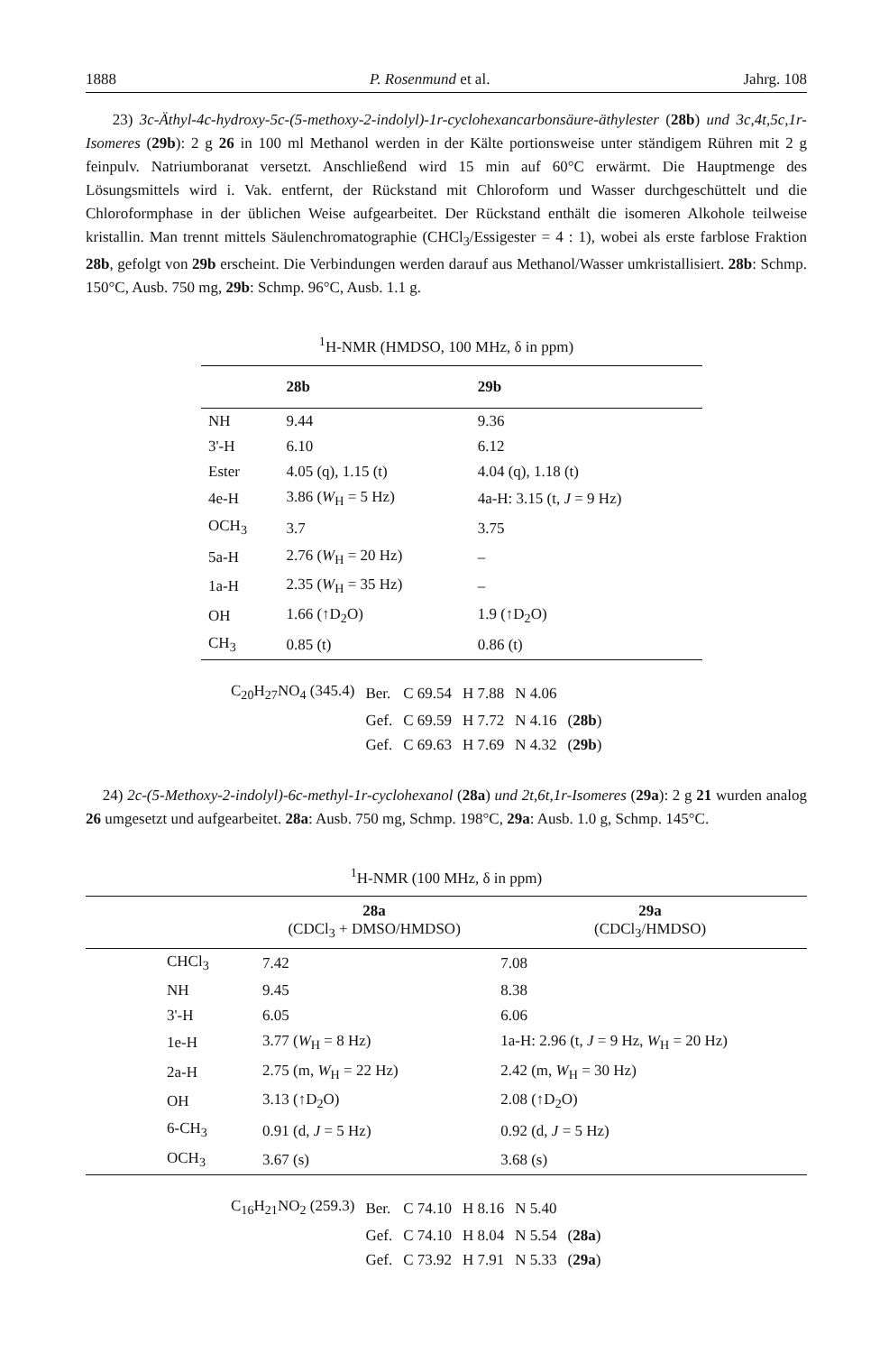1888 P. Rosenmund et al. Jahrg. 108
23) 3c-Äthyl-4c-hydroxy-5c-(5-methoxy-2-indolyl)-1r-cyclohexancarbonsäure-äthylester (28b) und 3c,4t,5c,1r-Isomeres (29b): 2 g 26 in 100 ml Methanol werden in der Kälte portionsweise unter ständigem Rühren mit 2 g feinpulv. Natriumboranat versetzt. Anschließend wird 15 min auf 60°C erwärmt. Die Hauptmenge des Lösungsmittels wird i. Vak. entfernt, der Rückstand mit Chloroform und Wasser durchgeschüttelt und die Chloroformphase in der üblichen Weise aufgearbeitet. Der Rückstand enthält die isomeren Alkohole teilweise kristallin. Man trennt mittels Säulenchromatographie (CHCl<sub>3</sub>/Essigester = 4 : 1), wobei als erste farblose Fraktion 28b, gefolgt von 29b erscheint. Die Verbindungen werden darauf aus Methanol/Wasser umkristallisiert. 28b: Schmp. 150°C, Ausb. 750 mg, 29b: Schmp. 96°C, Ausb. 1.1 g.
<sup>1</sup>H-NMR (HMDSO, 100 MHz, δ in ppm)
| | 28b | 29b |
| --- | --- | --- |
| NH | 9.44 | 9.36 |
| 3'-H | 6.10 | 6.12 |
| Ester | 4.05 (q), 1.15 (t) | 4.04 (q), 1.18 (t) |
| 4e-H | 3.86 ( W<sub>H</sub> = 5 Hz) | 4a-H: 3.15 (t, J = 9 Hz) |
| OCH<sub>3</sub> | 3.7 | 3.75 |
| 5a-H | 2.76 ( W<sub>H</sub> = 20 Hz) | – |
| 1a-H | 2.35 ( W<sub>H</sub> = 35 Hz) | – |
| OH | 1.66 (↑D<sub>2</sub>O) | 1.9 (↑D<sub>2</sub>O) |
| CH<sub>3</sub> | 0.85 (t) | 0.86 (t) |
| C<sub>20</sub>H<sub>27</sub>NO<sub>4</sub> (345.4) | Ber. | C 69.54 | H 7.88 | N 4.06 | |
| | Gef. | C 69.59 | H 7.72 | N 4.16 | ( 28b ) |
| | Gef. | C 69.63 | H 7.69 | N 4.32 | ( 29b ) |
24) 2c-(5-Methoxy-2-indolyl)-6c-methyl-1r-cyclohexanol (28a) und 2t,6t,1r-Isomeres (29a): 2 g 21 wurden analog 26 umgesetzt und aufgearbeitet. 28a: Ausb. 750 mg, Schmp. 198°C, 29a: Ausb. 1.0 g, Schmp. 145°C.
<sup>1</sup>H-NMR (100 MHz, δ in ppm)
| | 28a (CDCl<sub>3</sub> + DMSO/HMDSO) | 29a (CDCl<sub>3</sub>/HMDSO) |
| --- | --- | --- |
| CHCl<sub>3</sub> | 7.42 | 7.08 |
| NH | 9.45 | 8.38 |
| 3'-H | 6.05 | 6.06 |
| 1e-H | 3.77 ( W<sub>H</sub> = 8 Hz) | 1a-H: 2.96 (t, J = 9 Hz, W<sub>H</sub> = 20 Hz) |
| 2a-H | 2.75 (m, W<sub>H</sub> = 22 Hz) | 2.42 (m, W<sub>H</sub> = 30 Hz) |
| OH | 3.13 (↑D<sub>2</sub>O) | 2.08 (↑D<sub>2</sub>O) |
| 6-CH<sub>3</sub> | 0.91 (d, J = 5 Hz) | 0.92 (d, J = 5 Hz) |
| OCH<sub>3</sub> | 3.67 (s) | 3.68 (s) |
| C<sub>16</sub>H<sub>21</sub>NO<sub>2</sub> (259.3) | Ber. | C 74.10 | H 8.16 | N 5.40 | |
| | Gef. | C 74.10 | H 8.04 | N 5.54 | ( 28a ) |
| | Gef. | C 73.92 | H 7.91 | N 5.33 | ( 29a ) |